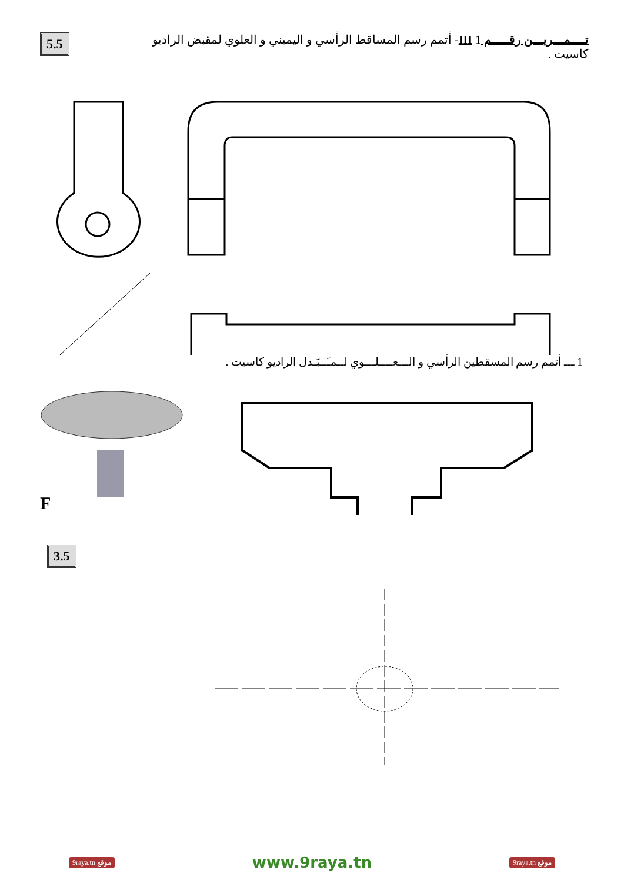5.5
تــــمـــريـــن رقـــــم III 1- أتمم رسم المساقط الرأسي و اليميني و العلوي لمقبض الراديو كاسيت .
1 ـــ أتمم رسم المسقطين الرأسي و الـــعــــلـــوي لــمـَــبَـدل الراديو كاسيت .
F
3.5
9raya.tn موقع www.9raya.tn 9raya.tn موقع